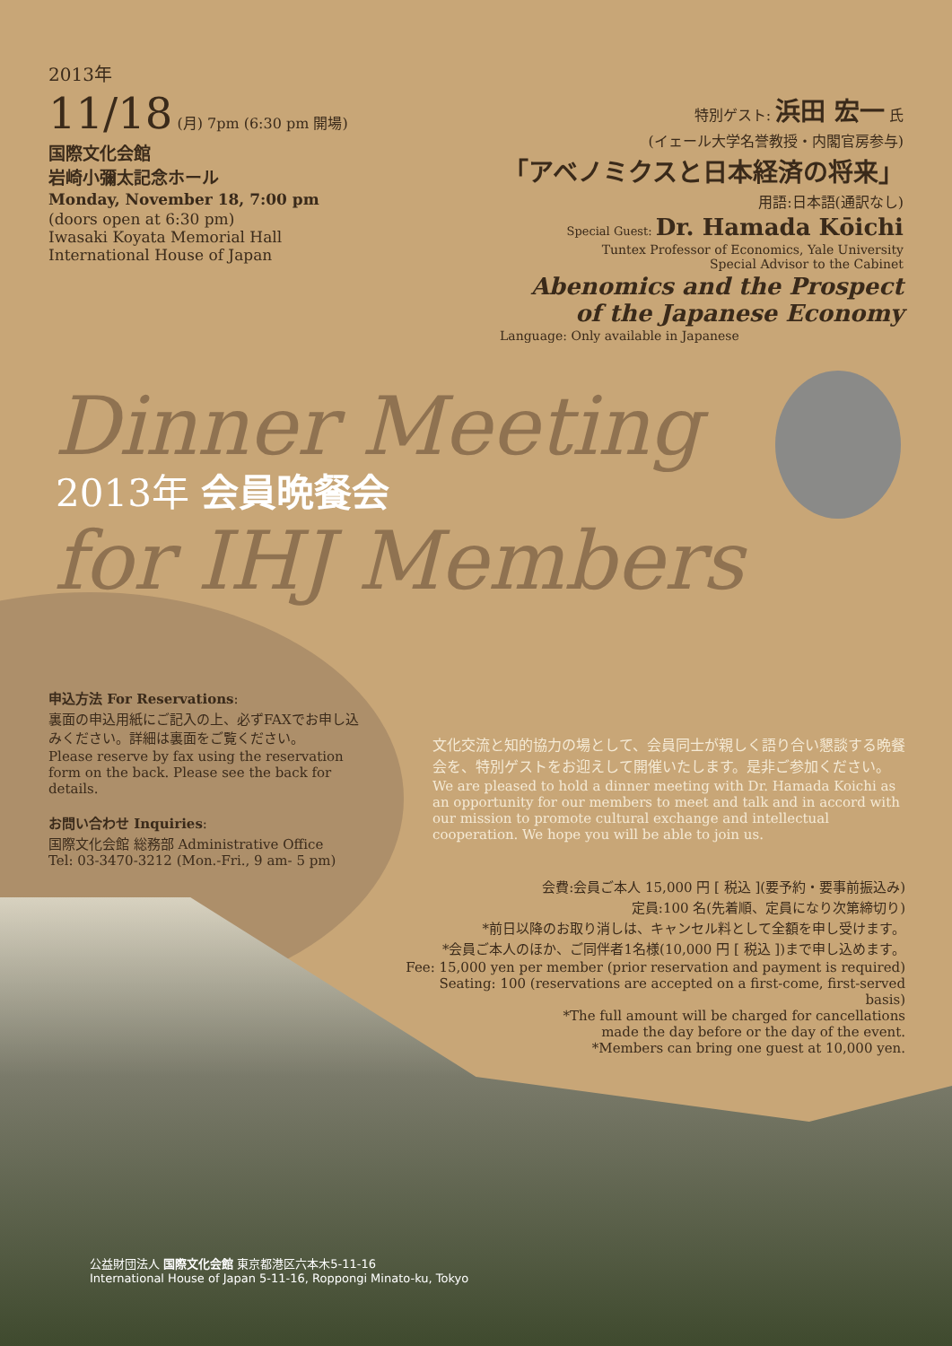Dinner Meeting
for IHJ Members
2013年
11/18 (月) 7pm (6:30 pm 開場)
国際文化会館
岩崎小彌太記念ホール
Monday, November 18, 7:00 pm
(doors open at 6:30 pm)
Iwasaki Koyata Memorial Hall
International House of Japan
特別ゲスト: 浜田 宏一 氏
(イェール大学名誉教授・内閣官房参与)
「アベノミクスと日本経済の将来」
用語:日本語(通訳なし)
Special Guest: Dr. Hamada Kōichi
Tuntex Professor of Economics, Yale University
Special Advisor to the Cabinet
Abenomics and the Prospect
of the Japanese Economy
Language: Only available in Japanese
2013年 会員晩餐会
申込方法 For Reservations:
裏面の申込用紙にご記入の上、必ずFAXでお申し込みください。詳細は裏面をご覧ください。
Please reserve by fax using the reservation form on the back. Please see the back for details.
お問い合わせ Inquiries:
国際文化会館 総務部 Administrative Office
Tel: 03-3470-3212 (Mon.-Fri., 9 am- 5 pm)
文化交流と知的協力の場として、会員同士が親しく語り合い懇談する晩餐会を、特別ゲストをお迎えして開催いたします。是非ご参加ください。
We are pleased to hold a dinner meeting with Dr. Hamada Koichi as an opportunity for our members to meet and talk and in accord with our mission to promote cultural exchange and intellectual cooperation. We hope you will be able to join us.
会費:会員ご本人 15,000 円 [ 税込 ](要予約・要事前振込み)
定員:100 名(先着順、定員になり次第締切り)
*前日以降のお取り消しは、キャンセル料として全額を申し受けます。
*会員ご本人のほか、ご同伴者1名様(10,000 円 [ 税込 ])まで申し込めます。
Fee: 15,000 yen per member (prior reservation and payment is required)
Seating: 100 (reservations are accepted on a first-come, first-served basis)
*The full amount will be charged for cancellations
made the day before or the day of the event.
*Members can bring one guest at 10,000 yen.
公益財団法人 国際文化会館 東京都港区六本木5-11-16
International House of Japan 5-11-16, Roppongi Minato-ku, Tokyo